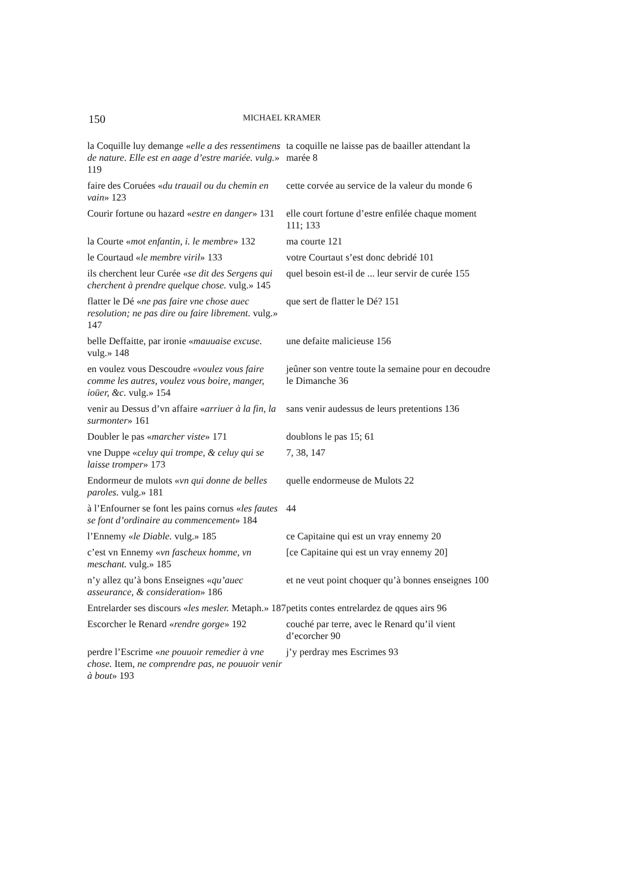150 MICHAEL KRAMER
| la Coquille luy demange « elle a des ressentimens de nature. Elle est en aage d’estre mariée. vulg. » 119 | ta coquille ne laisse pas de baailler attendant la marée 8 |
| faire des Coruées « du trauail ou du chemin en vain » 123 | cette corvée au service de la valeur du monde 6 |
| Courir fortune ou hazard « estre en danger » 131 | elle court fortune d’estre enfilée chaque moment 111; 133 |
| la Courte « mot enfantin, i. le membre » 132 | ma courte 121 |
| le Courtaud « le membre viril » 133 | votre Courtaut s’est donc debridé 101 |
| ils cherchent leur Curée « se dit des Sergens qui cherchent à prendre quelque chose. vulg.» 145 | quel besoin est-il de ... leur servir de curée 155 |
| flatter le Dé « ne pas faire vne chose auec resolution; ne pas dire ou faire librement. vulg.» 147 | que sert de flatter le Dé? 151 |
| belle Deffaitte, par ironie « mauuaise excuse. vulg.» 148 | une defaite malicieuse 156 |
| en voulez vous Descoudre « voulez vous faire comme les autres, voulez vous boire, manger, ioüer, &c. vulg.» 154 | jeûner son ventre toute la semaine pour en decoudre le Dimanche 36 |
| venir au Dessus d’vn affaire « arriuer à la fin, la surmonter » 161 | sans venir audessus de leurs pretentions 136 |
| Doubler le pas « marcher viste » 171 | doublons le pas 15; 61 |
| vne Duppe « celuy qui trompe, & celuy qui se laisse tromper » 173 | 7, 38, 147 |
| Endormeur de mulots « vn qui donne de belles paroles. vulg.» 181 | quelle endormeuse de Mulots 22 |
| à l’Enfourner se font les pains cornus « les fautes se font d’ordinaire au commencement » 184 | 44 |
| l’Ennemy « le Diable. vulg.» 185 | ce Capitaine qui est un vray ennemy 20 |
| c’est vn Ennemy « vn fascheux homme, vn meschant. vulg.» 185 | [ce Capitaine qui est un vray ennemy 20] |
| n’y allez qu’à bons Enseignes « qu’auec asseurance, & consideration » 186 | et ne veut point choquer qu’à bonnes enseignes 100 |
| Entrelarder ses discours « les mesler. Metaph.» 187 | petits contes entrelardez de qques airs 96 |
| Escorcher le Renard « rendre gorge » 192 | couché par terre, avec le Renard qu’il vient d’ecorcher 90 |
| perdre l’Escrime « ne pouuoir remedier à vne chose. Item, ne comprendre pas, ne pouuoir venir à bout » 193 | j’y perdray mes Escrimes 93 |